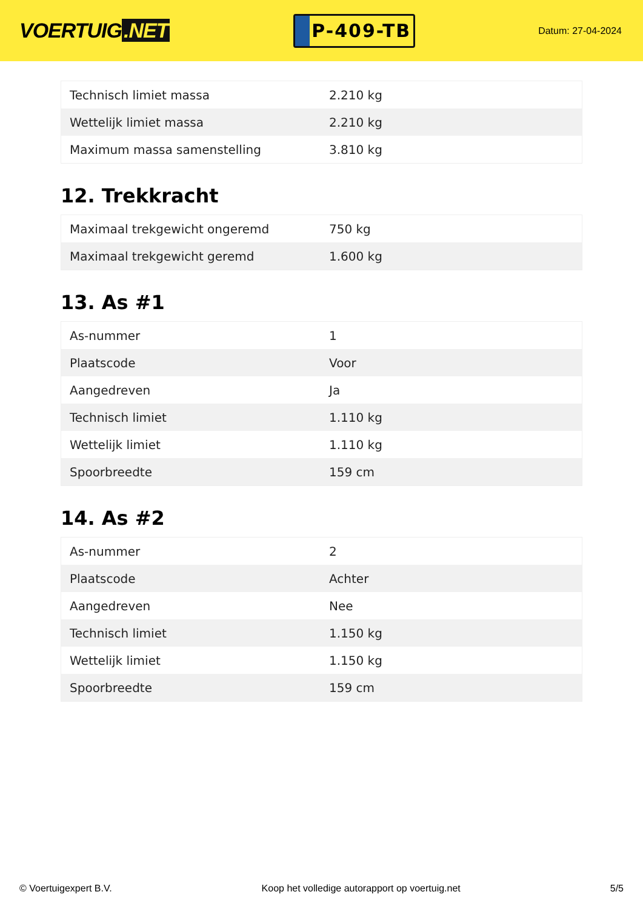VOERTUIG.NET
P-409-TB
Datum: 27-04-2024
| Technisch limiet massa | 2.210 kg |
| Wettelijk limiet massa | 2.210 kg |
| Maximum massa samenstelling | 3.810 kg |
12. Trekkracht
| Maximaal trekgewicht ongeremd | 750 kg |
| Maximaal trekgewicht geremd | 1.600 kg |
13. As #1
| As-nummer | 1 |
| Plaatscode | Voor |
| Aangedreven | Ja |
| Technisch limiet | 1.110 kg |
| Wettelijk limiet | 1.110 kg |
| Spoorbreedte | 159 cm |
14. As #2
| As-nummer | 2 |
| Plaatscode | Achter |
| Aangedreven | Nee |
| Technisch limiet | 1.150 kg |
| Wettelijk limiet | 1.150 kg |
| Spoorbreedte | 159 cm |
© Voertuigexpert B.V. Koop het volledige autorapport op voertuig.net 5/5